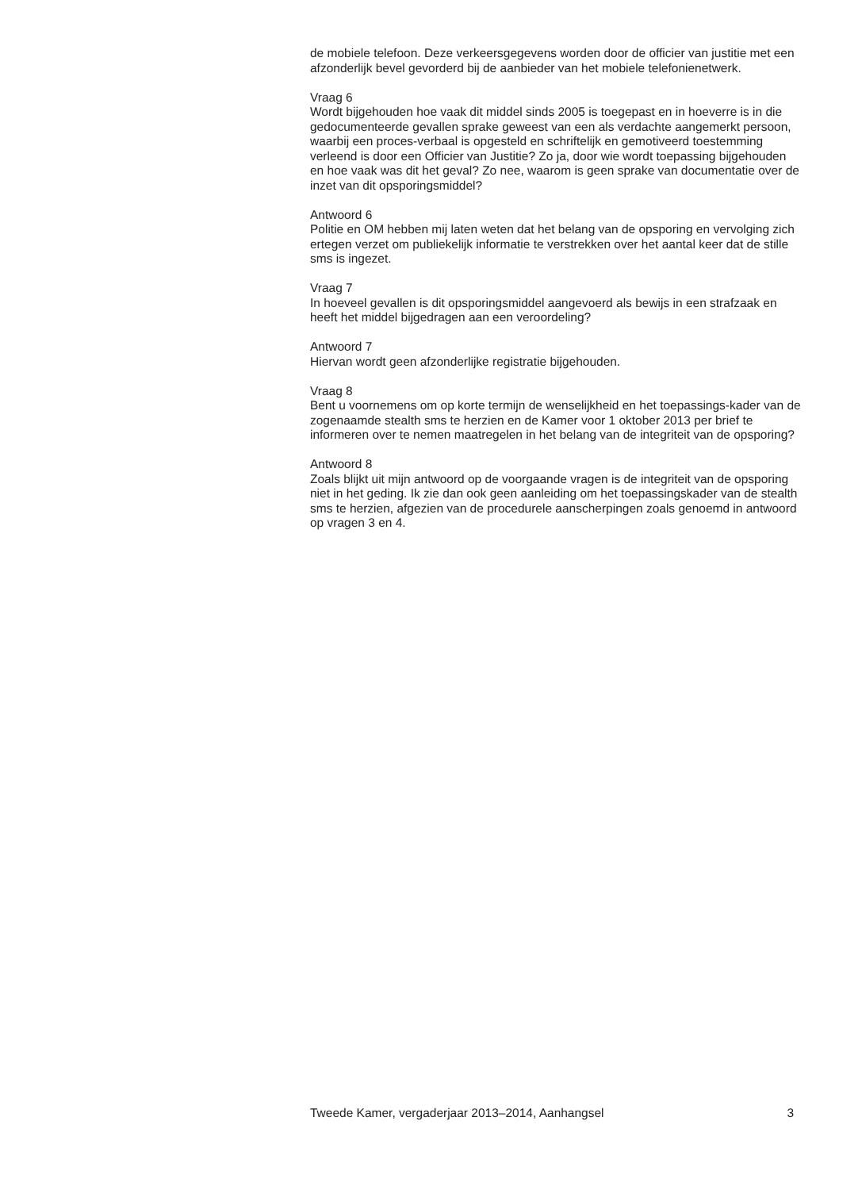de mobiele telefoon. Deze verkeersgegevens worden door de officier van justitie met een afzonderlijk bevel gevorderd bij de aanbieder van het mobiele telefonienetwerk.
Vraag 6
Wordt bijgehouden hoe vaak dit middel sinds 2005 is toegepast en in hoeverre is in die gedocumenteerde gevallen sprake geweest van een als verdachte aangemerkt persoon, waarbij een proces-verbaal is opgesteld en schriftelijk en gemotiveerd toestemming verleend is door een Officier van Justitie? Zo ja, door wie wordt toepassing bijgehouden en hoe vaak was dit het geval? Zo nee, waarom is geen sprake van documentatie over de inzet van dit opsporingsmiddel?
Antwoord 6
Politie en OM hebben mij laten weten dat het belang van de opsporing en vervolging zich ertegen verzet om publiekelijk informatie te verstrekken over het aantal keer dat de stille sms is ingezet.
Vraag 7
In hoeveel gevallen is dit opsporingsmiddel aangevoerd als bewijs in een strafzaak en heeft het middel bijgedragen aan een veroordeling?
Antwoord 7
Hiervan wordt geen afzonderlijke registratie bijgehouden.
Vraag 8
Bent u voornemens om op korte termijn de wenselijkheid en het toepassings-kader van de zogenaamde stealth sms te herzien en de Kamer voor 1 oktober 2013 per brief te informeren over te nemen maatregelen in het belang van de integriteit van de opsporing?
Antwoord 8
Zoals blijkt uit mijn antwoord op de voorgaande vragen is de integriteit van de opsporing niet in het geding. Ik zie dan ook geen aanleiding om het toepassingskader van de stealth sms te herzien, afgezien van de procedurele aanscherpingen zoals genoemd in antwoord op vragen 3 en 4.
Tweede Kamer, vergaderjaar 2013–2014, Aanhangsel 3